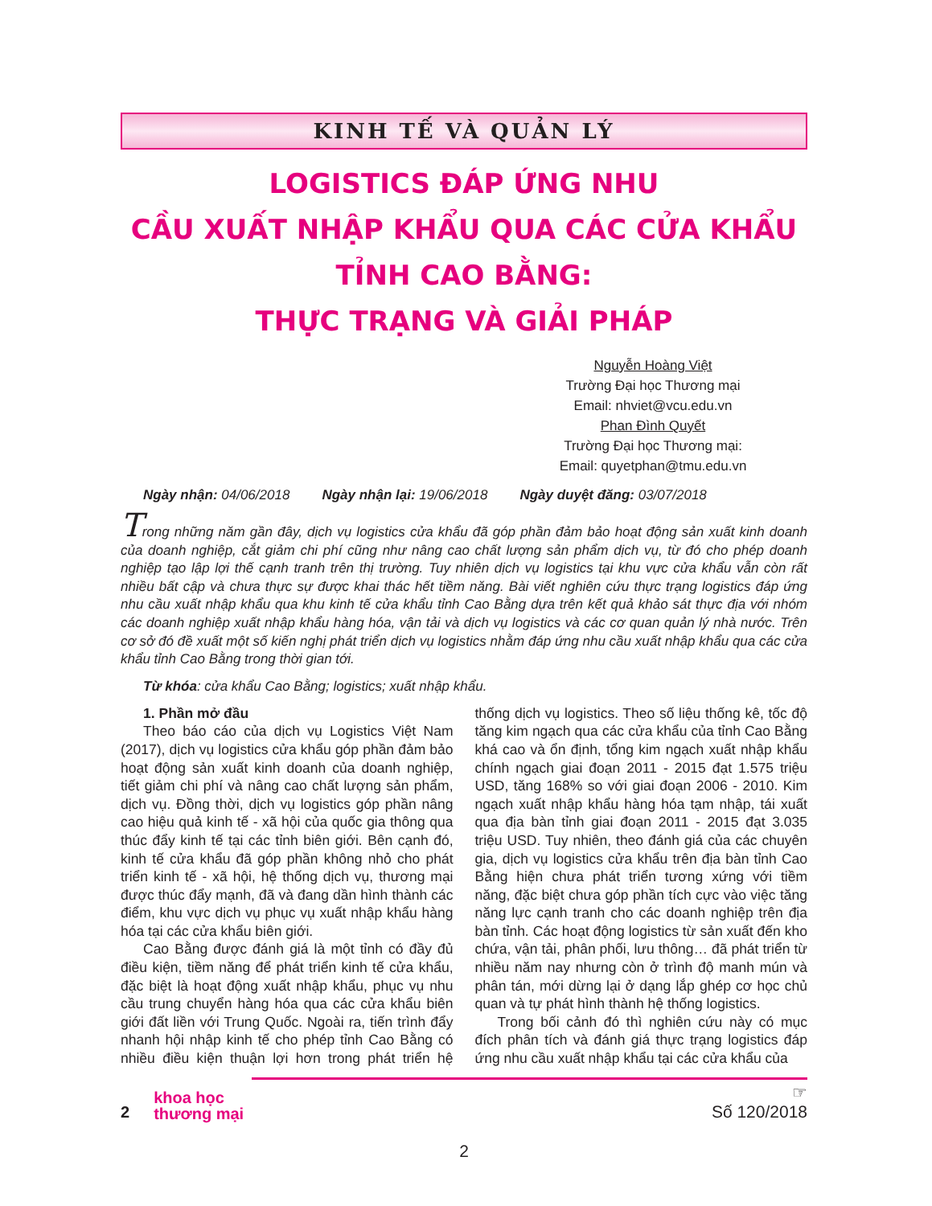KINH TẾ VÀ QUẢN LÝ
LOGISTICS ĐÁP ỨNG NHU
CẦU XUẤT NHẬP KHẨU QUA CÁC CỬA KHẨU TỈNH CAO BẰNG:
THỰC TRẠNG VÀ GIẢI PHÁP
Nguyễn Hoàng Việt
Trường Đại học Thương mại
Email: nhviet@vcu.edu.vn
Phan Đình Quyết
Trường Đại học Thương mại:
Email: quyetphan@tmu.edu.vn
Ngày nhận: 04/06/2018 Ngày nhận lại: 19/06/2018 Ngày duyệt đăng: 03/07/2018
Trong những năm gần đây, dịch vụ logistics cửa khẩu đã góp phần đảm bảo hoạt động sản xuất kinh doanh của doanh nghiệp, cắt giảm chi phí cũng như nâng cao chất lượng sản phẩm dịch vụ, từ đó cho phép doanh nghiệp tạo lập lợi thế cạnh tranh trên thị trường. Tuy nhiên dịch vụ logistics tại khu vực cửa khẩu vẫn còn rất nhiều bất cập và chưa thực sự được khai thác hết tiềm năng. Bài viết nghiên cứu thực trạng logistics đáp ứng nhu cầu xuất nhập khẩu qua khu kinh tế cửa khẩu tỉnh Cao Bằng dựa trên kết quả khảo sát thực địa với nhóm các doanh nghiệp xuất nhập khẩu hàng hóa, vận tải và dịch vụ logistics và các cơ quan quản lý nhà nước. Trên cơ sở đó đề xuất một số kiến nghị phát triển dịch vụ logistics nhằm đáp ứng nhu cầu xuất nhập khẩu qua các cửa khẩu tỉnh Cao Bằng trong thời gian tới.
Từ khóa: cửa khẩu Cao Bằng; logistics; xuất nhập khẩu.
1. Phần mở đầu
Theo báo cáo của dịch vụ Logistics Việt Nam (2017), dịch vụ logistics cửa khẩu góp phần đảm bảo hoạt động sản xuất kinh doanh của doanh nghiệp, tiết giảm chi phí và nâng cao chất lượng sản phẩm, dịch vụ. Đồng thời, dịch vụ logistics góp phần nâng cao hiệu quả kinh tế - xã hội của quốc gia thông qua thúc đẩy kinh tế tại các tỉnh biên giới. Bên cạnh đó, kinh tế cửa khẩu đã góp phần không nhỏ cho phát triển kinh tế - xã hội, hệ thống dịch vụ, thương mại được thúc đẩy mạnh, đã và đang dần hình thành các điểm, khu vực dịch vụ phục vụ xuất nhập khẩu hàng hóa tại các cửa khẩu biên giới.
Cao Bằng được đánh giá là một tỉnh có đầy đủ điều kiện, tiềm năng để phát triển kinh tế cửa khẩu, đặc biệt là hoạt động xuất nhập khẩu, phục vụ nhu cầu trung chuyển hàng hóa qua các cửa khẩu biên giới đất liền với Trung Quốc. Ngoài ra, tiến trình đẩy nhanh hội nhập kinh tế cho phép tỉnh Cao Bằng có nhiều điều kiện thuận lợi hơn trong phát triển hệ thống dịch vụ logistics. Theo số liệu thống kê, tốc độ tăng kim ngạch qua các cửa khẩu của tỉnh Cao Bằng khá cao và ổn định, tổng kim ngạch xuất nhập khẩu chính ngạch giai đoạn 2011 - 2015 đạt 1.575 triệu USD, tăng 168% so với giai đoạn 2006 - 2010. Kim ngạch xuất nhập khẩu hàng hóa tạm nhập, tái xuất qua địa bàn tỉnh giai đoạn 2011 - 2015 đạt 3.035 triệu USD. Tuy nhiên, theo đánh giá của các chuyên gia, dịch vụ logistics cửa khẩu trên địa bàn tỉnh Cao Bằng hiện chưa phát triển tương xứng với tiềm năng, đặc biệt chưa góp phần tích cực vào việc tăng năng lực cạnh tranh cho các doanh nghiệp trên địa bàn tỉnh. Các hoạt động logistics từ sản xuất đến kho chứa, vận tải, phân phối, lưu thông… đã phát triển từ nhiều năm nay nhưng còn ở trình độ manh mún và phân tán, mới dừng lại ở dạng lắp ghép cơ học chủ quan và tự phát hình thành hệ thống logistics.
Trong bối cảnh đó thì nghiên cứu này có mục đích phân tích và đánh giá thực trạng logistics đáp ứng nhu cầu xuất nhập khẩu tại các cửa khẩu của
2
khoa học
thương mại
☞
Số 120/2018
2